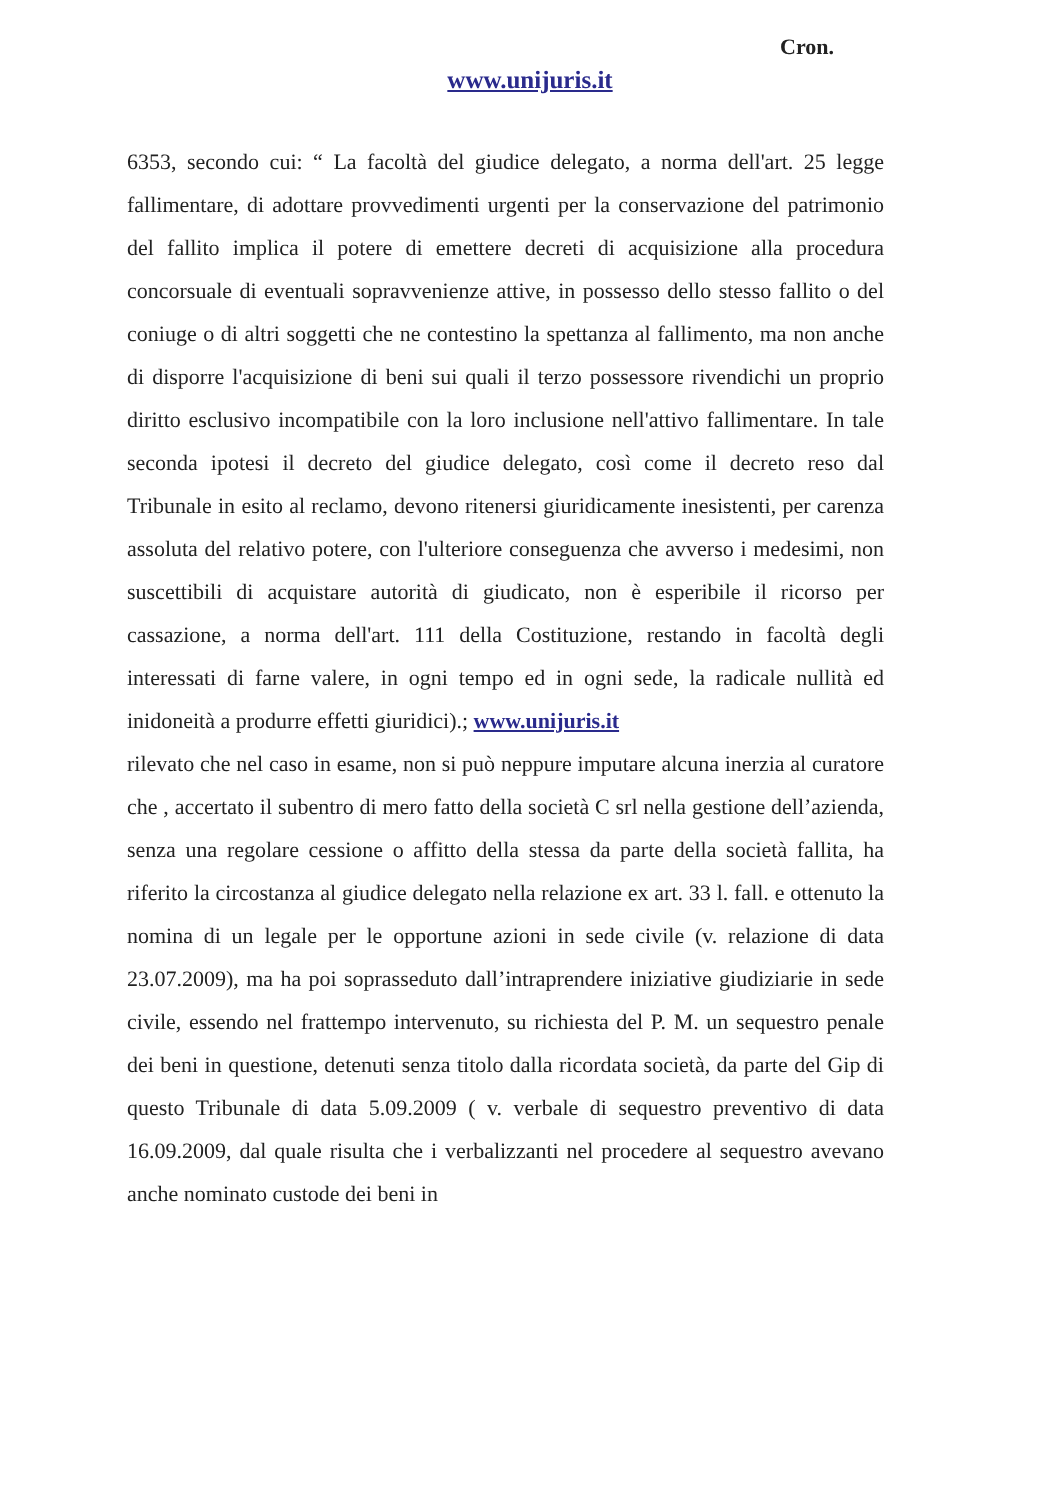Cron.
www.unijuris.it
6353, secondo cui: “ La facoltà del giudice delegato, a norma dell'art. 25 legge fallimentare, di adottare provvedimenti urgenti per la conservazione del patrimonio del fallito implica il potere di emettere decreti di acquisizione alla procedura concorsuale di eventuali sopravvenienze attive, in possesso dello stesso fallito o del coniuge o di altri soggetti che ne contestino la spettanza al fallimento, ma non anche di disporre l'acquisizione di beni sui quali il terzo possessore rivendichi un proprio diritto esclusivo incompatibile con la loro inclusione nell'attivo fallimentare. In tale seconda ipotesi il decreto del giudice delegato, così come il decreto reso dal Tribunale in esito al reclamo, devono ritenersi giuridicamente inesistenti, per carenza assoluta del relativo potere, con l'ulteriore conseguenza che avverso i medesimi, non suscettibili di acquistare autorità di giudicato, non è esperibile il ricorso per cassazione, a norma dell'art. 111 della Costituzione, restando in facoltà degli interessati di farne valere, in ogni tempo ed in ogni sede, la radicale nullità ed inidoneità a produrre effetti giuridici).; www.unijuris.it
rilevato che nel caso in esame, non si può neppure imputare alcuna inerzia al curatore che , accertato il subentro di mero fatto della società C srl nella gestione dell’azienda, senza una regolare cessione o affitto della stessa da parte della società fallita, ha riferito la circostanza al giudice delegato nella relazione ex art. 33 l. fall. e ottenuto la nomina di un legale per le opportune azioni in sede civile (v. relazione di data 23.07.2009), ma ha poi soprasseduto dall’intraprendere iniziative giudiziarie in sede civile, essendo nel frattempo intervenuto, su richiesta del P. M. un sequestro penale dei beni in questione, detenuti senza titolo dalla ricordata società, da parte del Gip di questo Tribunale di data 5.09.2009 ( v. verbale di sequestro preventivo di data 16.09.2009, dal quale risulta che i verbalizzanti nel procedere al sequestro avevano anche nominato custode dei beni in